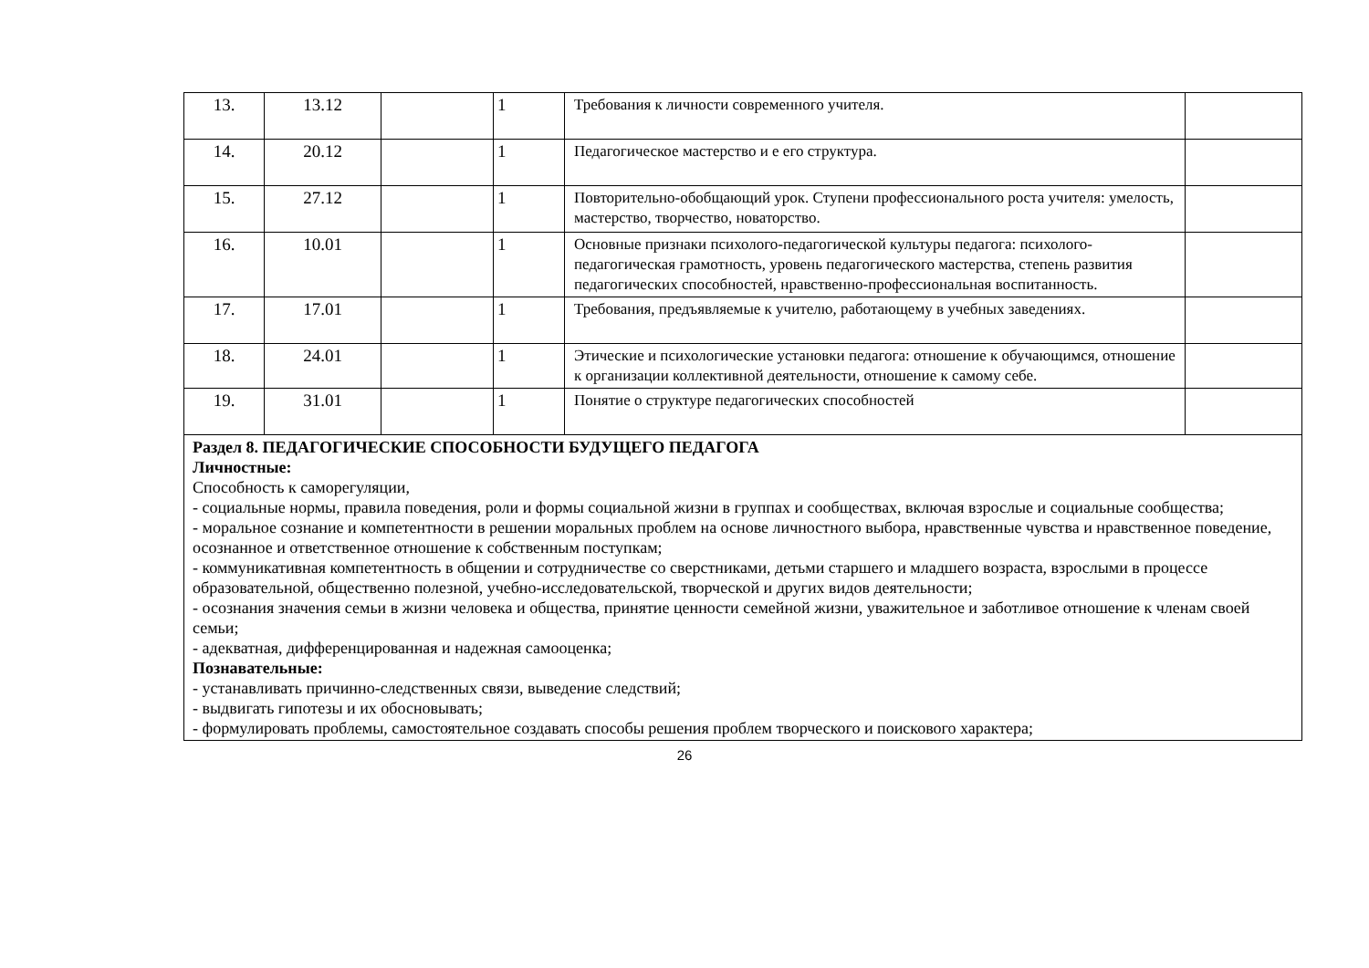| 13. | 13.12 | | 1 | Требования к личности современного учителя. | |
| 14. | 20.12 | | 1 | Педагогическое мастерство и е его структура. | |
| 15. | 27.12 | | 1 | Повторительно-обобщающий урок. Ступени профессионального роста учителя: умелость, мастерство, творчество, новаторство. | |
| 16. | 10.01 | | 1 | Основные признаки психолого-педагогической культуры педагога: психолого-педагогическая грамотность, уровень педагогического мастерства, степень развития педагогических способностей, нравственно-профессиональная воспитанность. | |
| 17. | 17.01 | | 1 | Требования, предъявляемые к учителю, работающему в учебных заведениях. | |
| 18. | 24.01 | | 1 | Этические и психологические установки педагога: отношение к обучающимся, отношение к организации коллективной деятельности, отношение к самому себе. | |
| 19. | 31.01 | | 1 | Понятие о структуре педагогических способностей | |
| Раздел 8. ПЕДАГОГИЧЕСКИЕ СПОСОБНОСТИ БУДУЩЕГО ПЕДАГОГА Личностные: Способность к саморегуляции, - социальные нормы, правила поведения, роли и формы социальной жизни в группах и сообществах, включая взрослые и социальные сообщества; - моральное сознание и компетентности в решении моральных проблем на основе личностного выбора, нравственные чувства и нравственное поведение, осознанное и ответственное отношение к собственным поступкам; - коммуникативная компетентность в общении и сотрудничестве со сверстниками, детьми старшего и младшего возраста, взрослыми в процессе образовательной, общественно полезной, учебно-исследовательской, творческой и других видов деятельности; - осознания значения семьи в жизни человека и общества, принятие ценности семейной жизни, уважительное и заботливое отношение к членам своей семьи; - адекватная, дифференцированная и надежная самооценка; Познавательные: - устанавливать причинно-следственных связи, выведение следствий; - выдвигать гипотезы и их обосновывать; - формулировать проблемы, самостоятельное создавать способы решения проблем творческого и поискового характера; | | | | | |
26